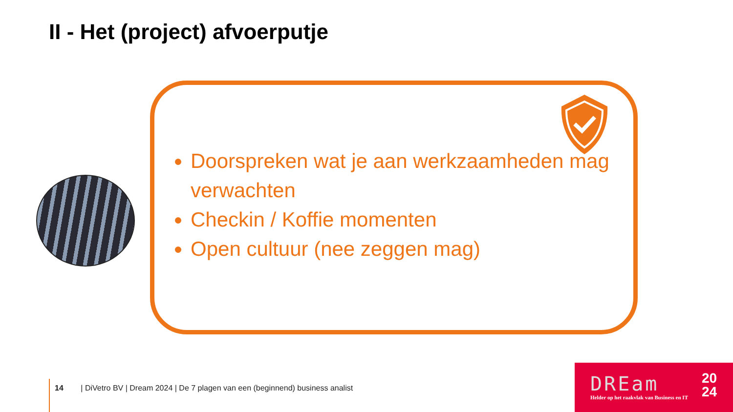II - Het (project) afvoerputje
Doorspreken wat je aan werkzaamheden mag verwachten
Checkin / Koffie momenten
Open cultuur (nee zeggen mag)
14 | DiVetro BV | Dream 2024 | De 7 plagen van een (beginnend) business analist
DREam
20
24
Helder op het raakvlak van Business en IT